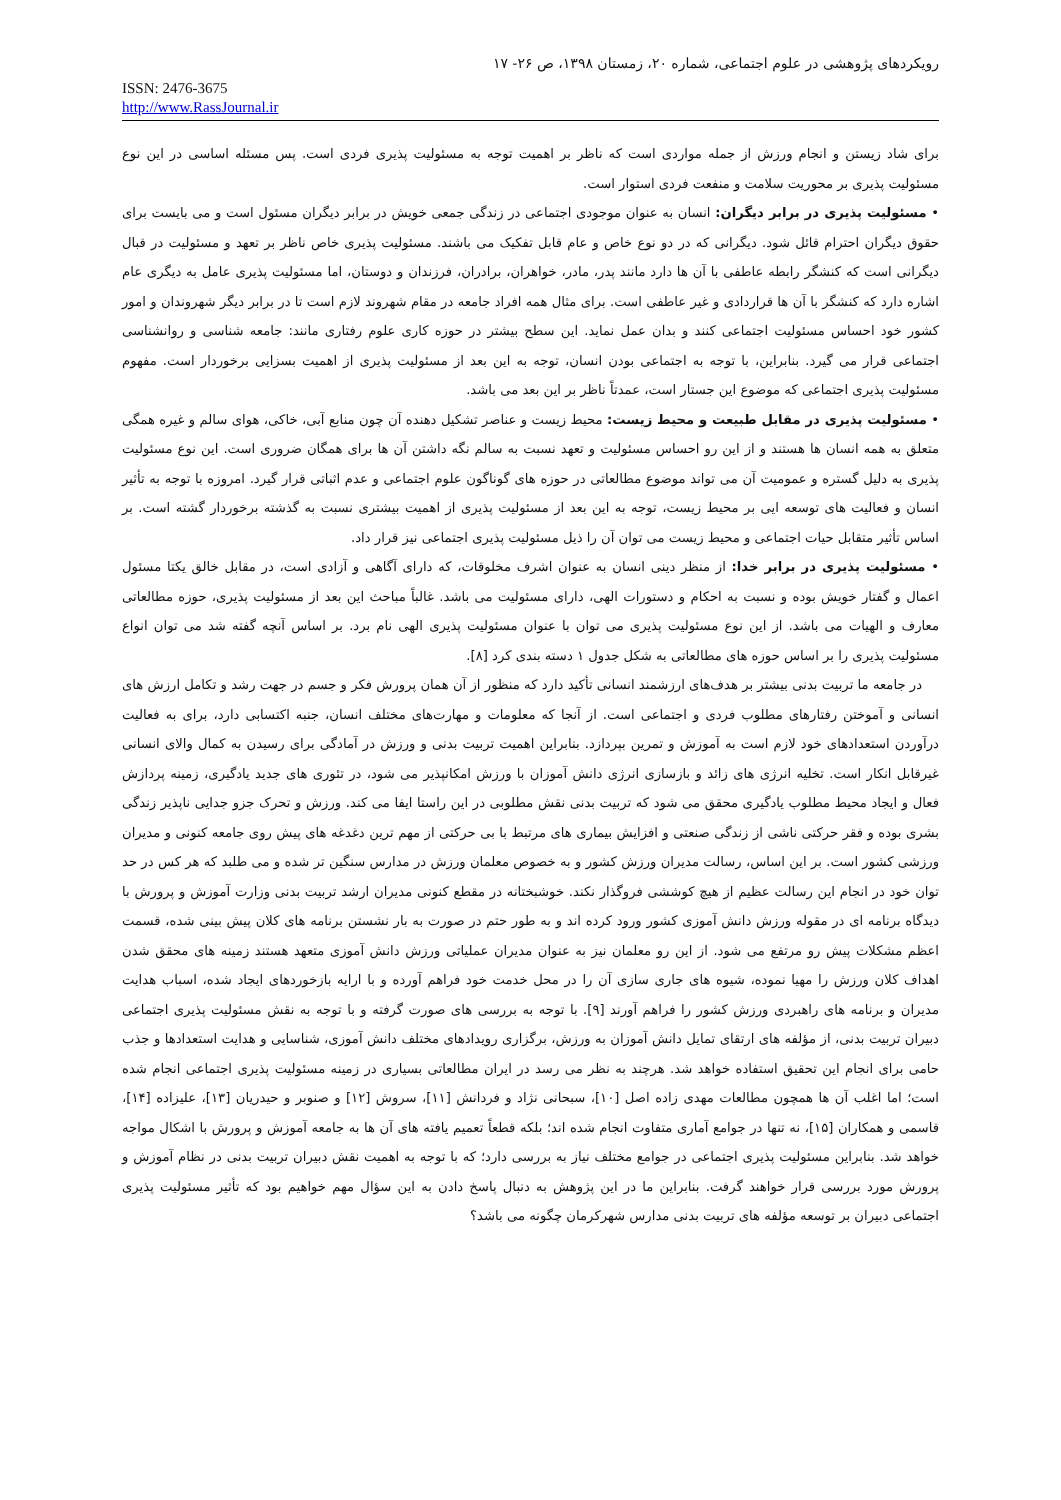رویکردهای پژوهشی در علوم اجتماعی، شماره ۲۰، زمستان ۱۳۹۸، ص ۲۶- ۱۷
ISSN: 2476-3675
http://www.RassJournal.ir
برای شاد زیستن و انجام ورزش از جمله مواردی است که ناظر بر اهمیت توجه به مسئولیت پذیری فردی است. پس مسئله اساسی در این نوع مسئولیت پذیری بر محوریت سلامت و منفعت فردی استوار است.
• مسئولیت پذیری در برابر دیگران: انسان به عنوان موجودی اجتماعی در زندگی جمعی خویش در برابر دیگران مسئول است و می بایست برای حقوق دیگران احترام قائل شود. دیگرانی که در دو نوع خاص و عام قابل تفکیک می باشند. مسئولیت پذیری خاص ناظر بر تعهد و مسئولیت در قبال دیگرانی است که کنشگر رابطه عاطفی با آن ها دارد مانند پدر، مادر، خواهران، برادران، فرزندان و دوستان، اما مسئولیت پذیری عامل به دیگری عام اشاره دارد که کنشگر با آن ها قراردادی و غیر عاطفی است. برای مثال همه افراد جامعه در مقام شهروند لازم است تا در برابر دیگر شهروندان و امور کشور خود احساس مسئولیت اجتماعی کنند و بدان عمل نماید. این سطح بیشتر در حوزه کاری علوم رفتاری مانند: جامعه شناسی و روانشناسی اجتماعی قرار می گیرد. بنابراین، با توجه به اجتماعی بودن انسان، توجه به این بعد از مسئولیت پذیری از اهمیت بسزایی برخوردار است. مفهوم مسئولیت پذیری اجتماعی که موضوع این جستار است، عمدتاً ناظر بر این بعد می باشد.
• مسئولیت پذیری در مقابل طبیعت و محیط زیست: محیط زیست و عناصر تشکیل دهنده آن چون منابع آبی، خاکی، هوای سالم و غیره همگی متعلق به همه انسان ها هستند و از این رو احساس مسئولیت و تعهد نسبت به سالم نگه داشتن آن ها برای همگان ضروری است. این نوع مسئولیت پذیری به دلیل گستره و عمومیت آن می تواند موضوع مطالعاتی در حوزه های گوناگون علوم اجتماعی و عدم اثباتی قرار گیرد. امروزه با توجه به تأثیر انسان و فعالیت های توسعه ایی بر محیط زیست، توجه به این بعد از مسئولیت پذیری از اهمیت بیشتری نسبت به گذشته برخوردار گشته است. بر اساس تأثیر متقابل حیات اجتماعی و محیط زیست می توان آن را ذیل مسئولیت پذیری اجتماعی نیز قرار داد.
• مسئولیت پذیری در برابر خدا: از منظر دینی انسان به عنوان اشرف مخلوقات، که دارای آگاهی و آزادی است، در مقابل خالق یکتا مسئول اعمال و گفتار خویش بوده و نسبت به احکام و دستورات الهی، دارای مسئولیت می باشد. غالباً مباحث این بعد از مسئولیت پذیری، حوزه مطالعاتی معارف و الهیات می باشد. از این نوع مسئولیت پذیری می توان با عنوان مسئولیت پذیری الهی نام برد. بر اساس آنچه گفته شد می توان انواع مسئولیت پذیری را بر اساس حوزه های مطالعاتی به شکل جدول ۱ دسته بندی کرد [۸].
در جامعه ما تربیت بدنی بیشتر بر هدف‌های ارزشمند انسانی تأکید دارد که منظور از آن همان پرورش فکر و جسم در جهت رشد و تکامل ارزش های انسانی و آموختن رفتارهای مطلوب فردی و اجتماعی است. از آنجا که معلومات و مهارت‌های مختلف انسان، جنبه اکتسابی دارد، برای به فعالیت درآوردن استعدادهای خود لازم است به آموزش و تمرین بپردازد. بنابراین اهمیت تربیت بدنی و ورزش در آمادگی برای رسیدن به کمال والای انسانی غیرقابل انکار است. تخلیه انرژی های زائد و بازسازی انرژی دانش آموزان با ورزش امکانپذیر می شود، در تئوری های جدید یادگیری، زمینه پردازش فعال و ایجاد محیط مطلوب یادگیری محقق می شود که تربیت بدنی نقش مطلوبی در این راستا ایفا می کند. ورزش و تحرک جزو جدایی ناپذیر زندگی بشری بوده و فقر حرکتی ناشی از زندگی صنعتی و افزایش بیماری های مرتبط با بی حرکتی از مهم ترین دغدغه های پیش روی جامعه کنونی و مدیران ورزشی کشور است. بر این اساس، رسالت مدیران ورزش کشور و به خصوص معلمان ورزش در مدارس سنگین تر شده و می طلبد که هر کس در حد توان خود در انجام این رسالت عظیم از هیچ کوششی فروگذار نکند. خوشبختانه در مقطع کنونی مدیران ارشد تربیت بدنی وزارت آموزش و پرورش با دیدگاه برنامه ای در مقوله ورزش دانش آموزی کشور ورود کرده اند و به طور حتم در صورت به بار نشستن برنامه های کلان پیش بینی شده، قسمت اعظم مشکلات پیش رو مرتفع می شود. از این رو معلمان نیز به عنوان مدیران عملیاتی ورزش دانش آموزی متعهد هستند زمینه های محقق شدن اهداف کلان ورزش را مهیا نموده، شیوه های جاری سازی آن را در محل خدمت خود فراهم آورده و با ارایه بازخوردهای ایجاد شده، اسباب هدایت مدیران و برنامه های راهبردی ورزش کشور را فراهم آورند [۹]. با توجه به بررسی های صورت گرفته و با توجه به نقش مسئولیت پذیری اجتماعی دبیران تربیت بدنی، از مؤلفه های ارتقای تمایل دانش آموزان به ورزش، برگزاری رویدادهای مختلف دانش آموزی، شناسایی و هدایت استعدادها و جذب حامی برای انجام این تحقیق استفاده خواهد شد. هرچند به نظر می رسد در ایران مطالعاتی بسیاری در زمینه مسئولیت پذیری اجتماعی انجام شده است؛ اما اغلب آن ها همچون مطالعات مهدی زاده اصل [۱۰]، سبحانی نژاد و فردانش [۱۱]، سروش [۱۲] و صنوبر و حیدریان [۱۳]، علیزاده [۱۴]، قاسمی و همکاران [۱۵]، نه تنها در جوامع آماری متفاوت انجام شده اند؛ بلکه قطعاً تعمیم یافته های آن ها به جامعه آموزش و پرورش با اشکال مواجه خواهد شد. بنابراین مسئولیت پذیری اجتماعی در جوامع مختلف نیاز به بررسی دارد؛ که با توجه به اهمیت نقش دبیران تربیت بدنی در نظام آموزش و پرورش مورد بررسی قرار خواهند گرفت. بنابراین ما در این پژوهش به دنبال پاسخ دادن به این سؤال مهم خواهیم بود که تأثیر مسئولیت پذیری اجتماعی دبیران بر توسعه مؤلفه های تربیت بدنی مدارس شهرکرمان چگونه می باشد؟